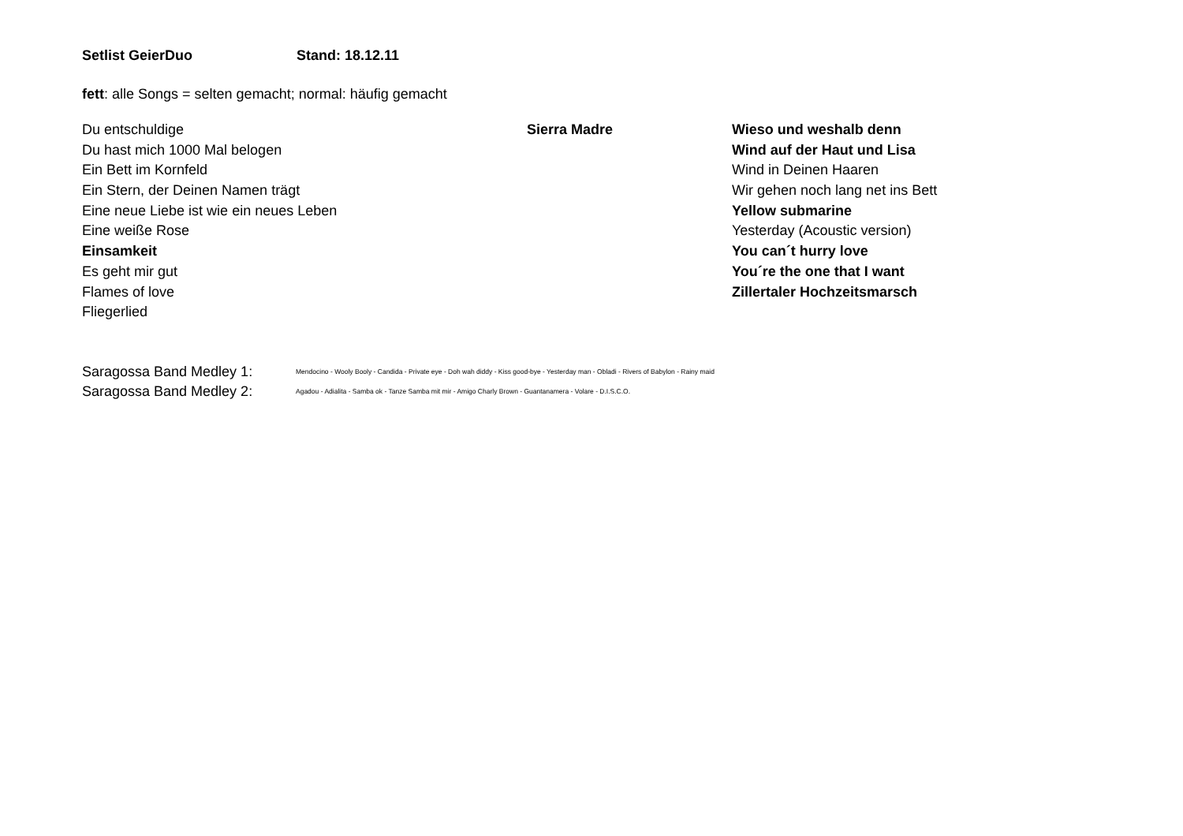Setlist GeierDuo Stand: 18.12.11
fett: alle Songs = selten gemacht; normal: häufig gemacht
| Du entschuldige | Sierra Madre | Wieso und weshalb denn |
| Du hast mich 1000 Mal belogen | | Wind auf der Haut und Lisa |
| Ein Bett im Kornfeld | | Wind in Deinen Haaren |
| Ein Stern, der Deinen Namen trägt | | Wir gehen noch lang net ins Bett |
| Eine neue Liebe ist wie ein neues Leben | | Yellow submarine |
| Eine weiße Rose | | Yesterday (Acoustic version) |
| Einsamkeit | | You can´t hurry love |
| Es geht mir gut | | You´re the one that I want |
| Flames of love | | Zillertaler Hochzeitsmarsch |
| Fliegerlied | | |
| Saragossa Band Medley 1: | Mendocino - Wooly Booly - Candida - Private eye - Doh wah diddy - Kiss good-bye - Yesterday man - Obladi - Rivers of Babylon - Rainy maid |
| Saragossa Band Medley 2: | Agadou - Adialita - Samba ok - Tanze Samba mit mir - Amigo Charly Brown - Guantanamera - Volare - D.I.S.C.O. |